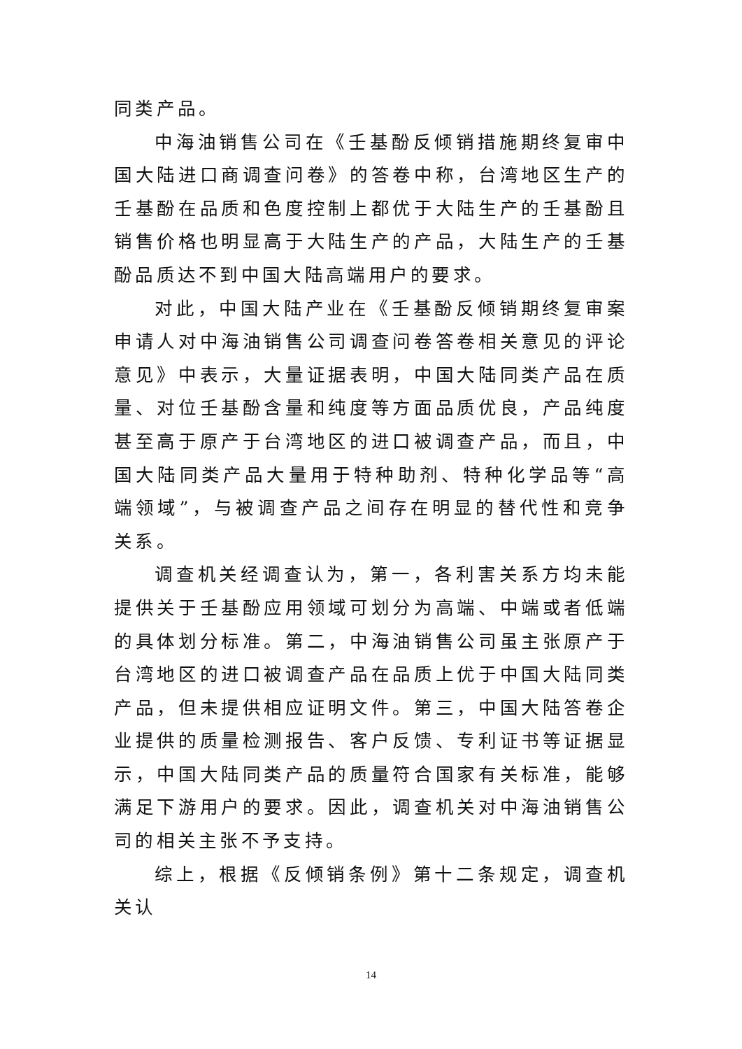同类产品。
中海油销售公司在《壬基酚反倾销措施期终复审中国大陆进口商调查问卷》的答卷中称，台湾地区生产的壬基酚在品质和色度控制上都优于大陆生产的壬基酚且销售价格也明显高于大陆生产的产品，大陆生产的壬基酚品质达不到中国大陆高端用户的要求。
对此，中国大陆产业在《壬基酚反倾销期终复审案申请人对中海油销售公司调查问卷答卷相关意见的评论意见》中表示，大量证据表明，中国大陆同类产品在质量、对位壬基酚含量和纯度等方面品质优良，产品纯度甚至高于原产于台湾地区的进口被调查产品，而且，中国大陆同类产品大量用于特种助剂、特种化学品等“高端领域”，与被调查产品之间存在明显的替代性和竞争关系。
调查机关经调查认为，第一，各利害关系方均未能提供关于壬基酚应用领域可划分为高端、中端或者低端的具体划分标准。第二，中海油销售公司虽主张原产于台湾地区的进口被调查产品在品质上优于中国大陆同类产品，但未提供相应证明文件。第三，中国大陆答卷企业提供的质量检测报告、客户反馈、专利证书等证据显示，中国大陆同类产品的质量符合国家有关标准，能够满足下游用户的要求。因此，调查机关对中海油销售公司的相关主张不予支持。
综上，根据《反倾销条例》第十二条规定，调查机关认
14